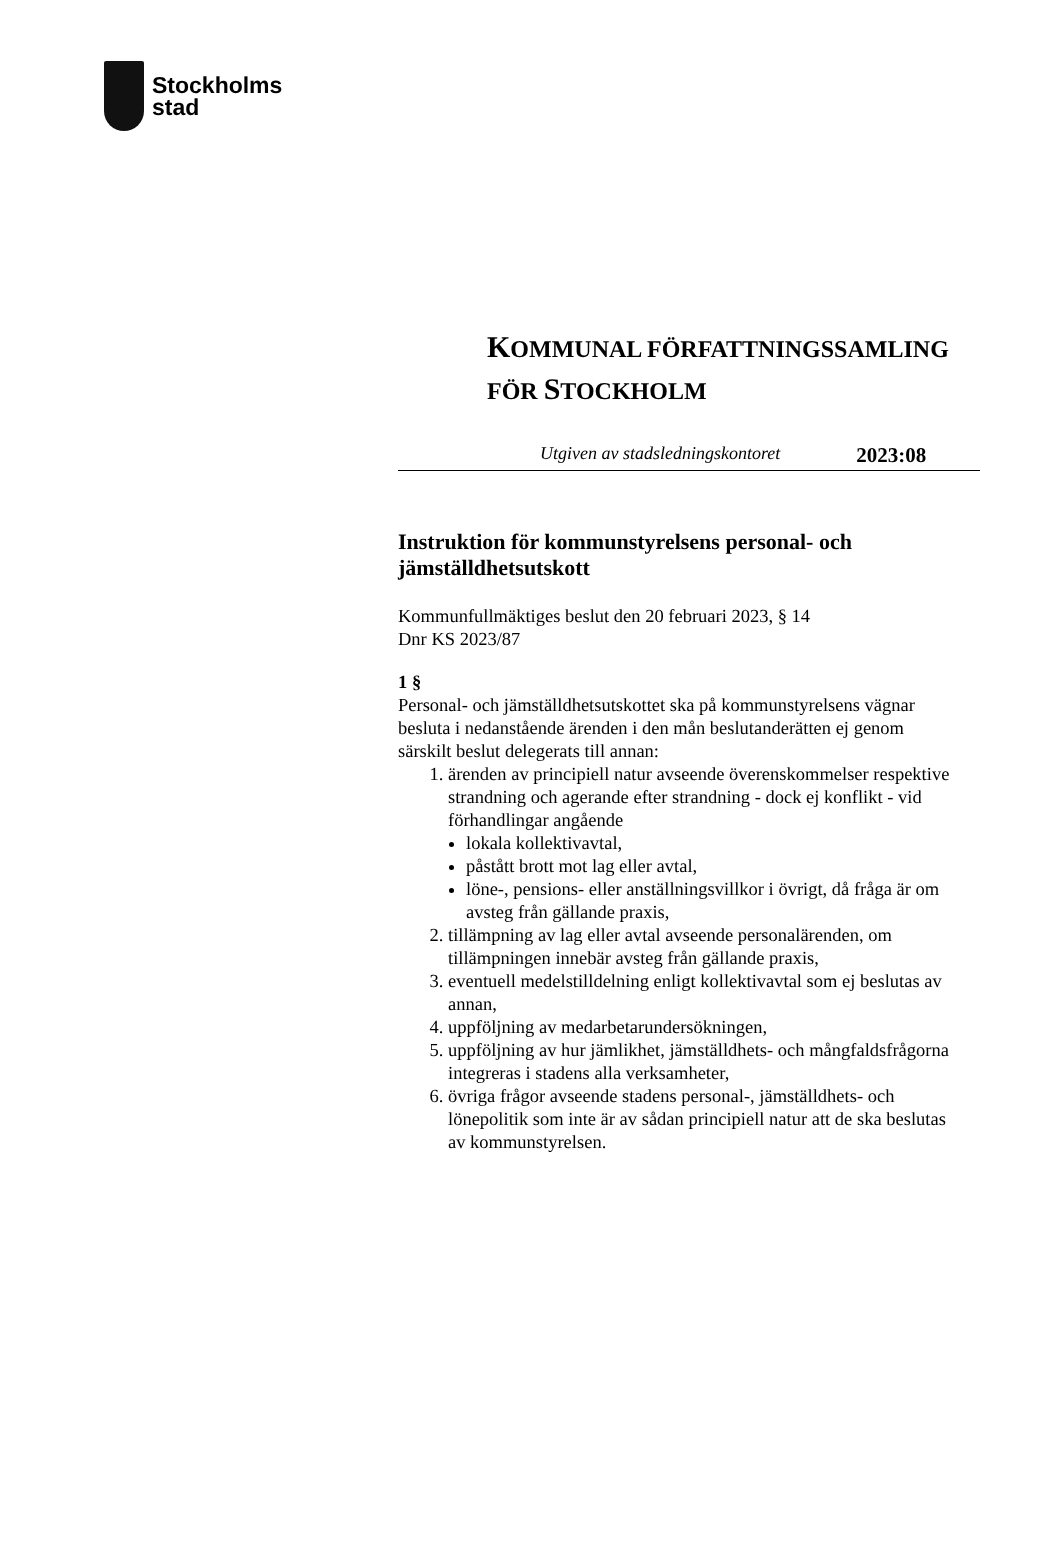Stockholms
stad
KOMMUNAL FÖRFATTNINGSSAMLING
FÖR STOCKHOLM
Utgiven av stadsledningskontoret 2023:08
Instruktion för kommunstyrelsens personal- och jämställdhetsutskott
Kommunfullmäktiges beslut den 20 februari 2023, § 14
Dnr KS 2023/87
1 §
Personal- och jämställdhetsutskottet ska på kommunstyrelsens vägnar besluta i nedanstående ärenden i den mån beslutanderätten ej genom särskilt beslut delegerats till annan:
1. ärenden av principiell natur avseende överenskommelser respektive strandning och agerande efter strandning - dock ej konflikt - vid förhandlingar angående
lokala kollektivavtal,
påstått brott mot lag eller avtal,
löne-, pensions- eller anställningsvillkor i övrigt, då fråga är om avsteg från gällande praxis,
2. tillämpning av lag eller avtal avseende personalärenden, om tillämpningen innebär avsteg från gällande praxis,
3. eventuell medelstilldelning enligt kollektivavtal som ej beslutas av annan,
4. uppföljning av medarbetarundersökningen,
5. uppföljning av hur jämlikhet, jämställdhets- och mångfaldsfrågorna integreras i stadens alla verksamheter,
6. övriga frågor avseende stadens personal-, jämställdhets- och lönepolitik som inte är av sådan principiell natur att de ska beslutas av kommunstyrelsen.